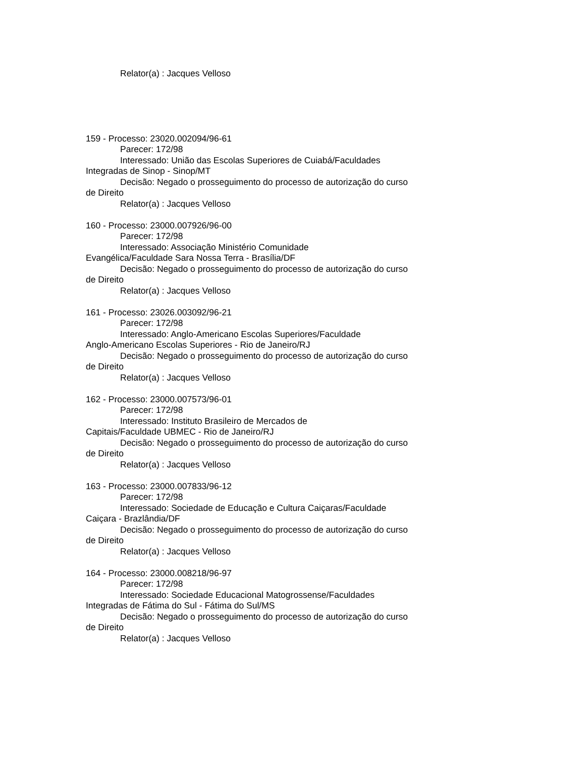Relator(a) : Jacques Velloso
159 - Processo: 23020.002094/96-61
Parecer: 172/98
Interessado: União das Escolas Superiores de Cuiabá/Faculdades Integradas de Sinop - Sinop/MT
Decisão: Negado o prosseguimento do processo de autorização do curso de Direito
Relator(a) : Jacques Velloso
160 - Processo: 23000.007926/96-00
Parecer: 172/98
Interessado: Associação Ministério Comunidade
Evangélica/Faculdade Sara Nossa Terra - Brasília/DF
Decisão: Negado o prosseguimento do processo de autorização do curso de Direito
Relator(a) : Jacques Velloso
161 - Processo: 23026.003092/96-21
Parecer: 172/98
Interessado: Anglo-Americano Escolas Superiores/Faculdade
Anglo-Americano Escolas Superiores - Rio de Janeiro/RJ
Decisão: Negado o prosseguimento do processo de autorização do curso de Direito
Relator(a) : Jacques Velloso
162 - Processo: 23000.007573/96-01
Parecer: 172/98
Interessado: Instituto Brasileiro de Mercados de
Capitais/Faculdade UBMEC - Rio de Janeiro/RJ
Decisão: Negado o prosseguimento do processo de autorização do curso de Direito
Relator(a) : Jacques Velloso
163 - Processo: 23000.007833/96-12
Parecer: 172/98
Interessado: Sociedade de Educação e Cultura Caiçaras/Faculdade Caiçara - Brazlândia/DF
Decisão: Negado o prosseguimento do processo de autorização do curso de Direito
Relator(a) : Jacques Velloso
164 - Processo: 23000.008218/96-97
Parecer: 172/98
Interessado: Sociedade Educacional Matogrossense/Faculdades Integradas de Fátima do Sul - Fátima do Sul/MS
Decisão: Negado o prosseguimento do processo de autorização do curso de Direito
Relator(a) : Jacques Velloso